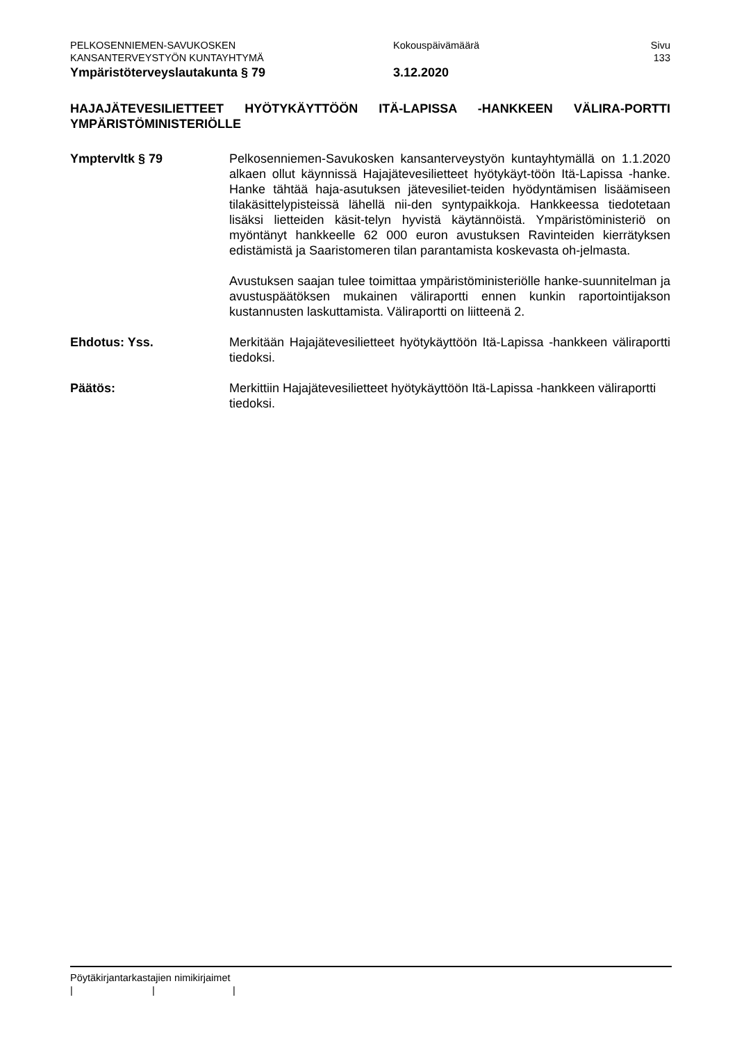PELKOSENNIEMEN-SAVUKOSKEN
KANSANTERVEYSTYÖN KUNTAYHTYMÄ
Kokouspäivämäärä Sivu
133
Ympäristöterveyslautakunta § 79 3.12.2020
HAJAJÄTEVESILIETTEET HYÖTYKÄYTTÖÖN ITÄ-LAPISSA -HANKKEEN VÄLIRA-PORTTI YMPÄRISTÖMINISTERIÖLLE
Ymptervltk § 79 Pelkosenniemen-Savukosken kansanterveystyön kuntayhtymällä on 1.1.2020 alkaen ollut käynnissä Hajajätevesilietteet hyötykäyt-töön Itä-Lapissa -hanke. Hanke tähtää haja-asutuksen jätevesiliet-teiden hyödyntämisen lisäämiseen tilakäsittelypisteissä lähellä nii-den syntypaikkoja. Hankkeessa tiedotetaan lisäksi lietteiden käsit-telyn hyvistä käytännöistä. Ympäristöministeriö on myöntänyt hankkeelle 62 000 euron avustuksen Ravinteiden kierrätyksen edistämistä ja Saaristomeren tilan parantamista koskevasta oh-jelmasta.
Avustuksen saajan tulee toimittaa ympäristöministeriölle hanke-suunnitelman ja avustuspäätöksen mukainen väliraportti ennen kunkin raportointijakson kustannusten laskuttamista. Väliraportti on liitteenä 2.
Ehdotus: Yss. Merkitään Hajajätevesilietteet hyötykäyttöön Itä-Lapissa -hankkeen väliraportti tiedoksi.
Päätös: Merkittiin Hajajätevesilietteet hyötykäyttöön Itä-Lapissa -hankkeen väliraportti tiedoksi.
Pöytäkirjantarkastajien nimikirjaimet
| | |